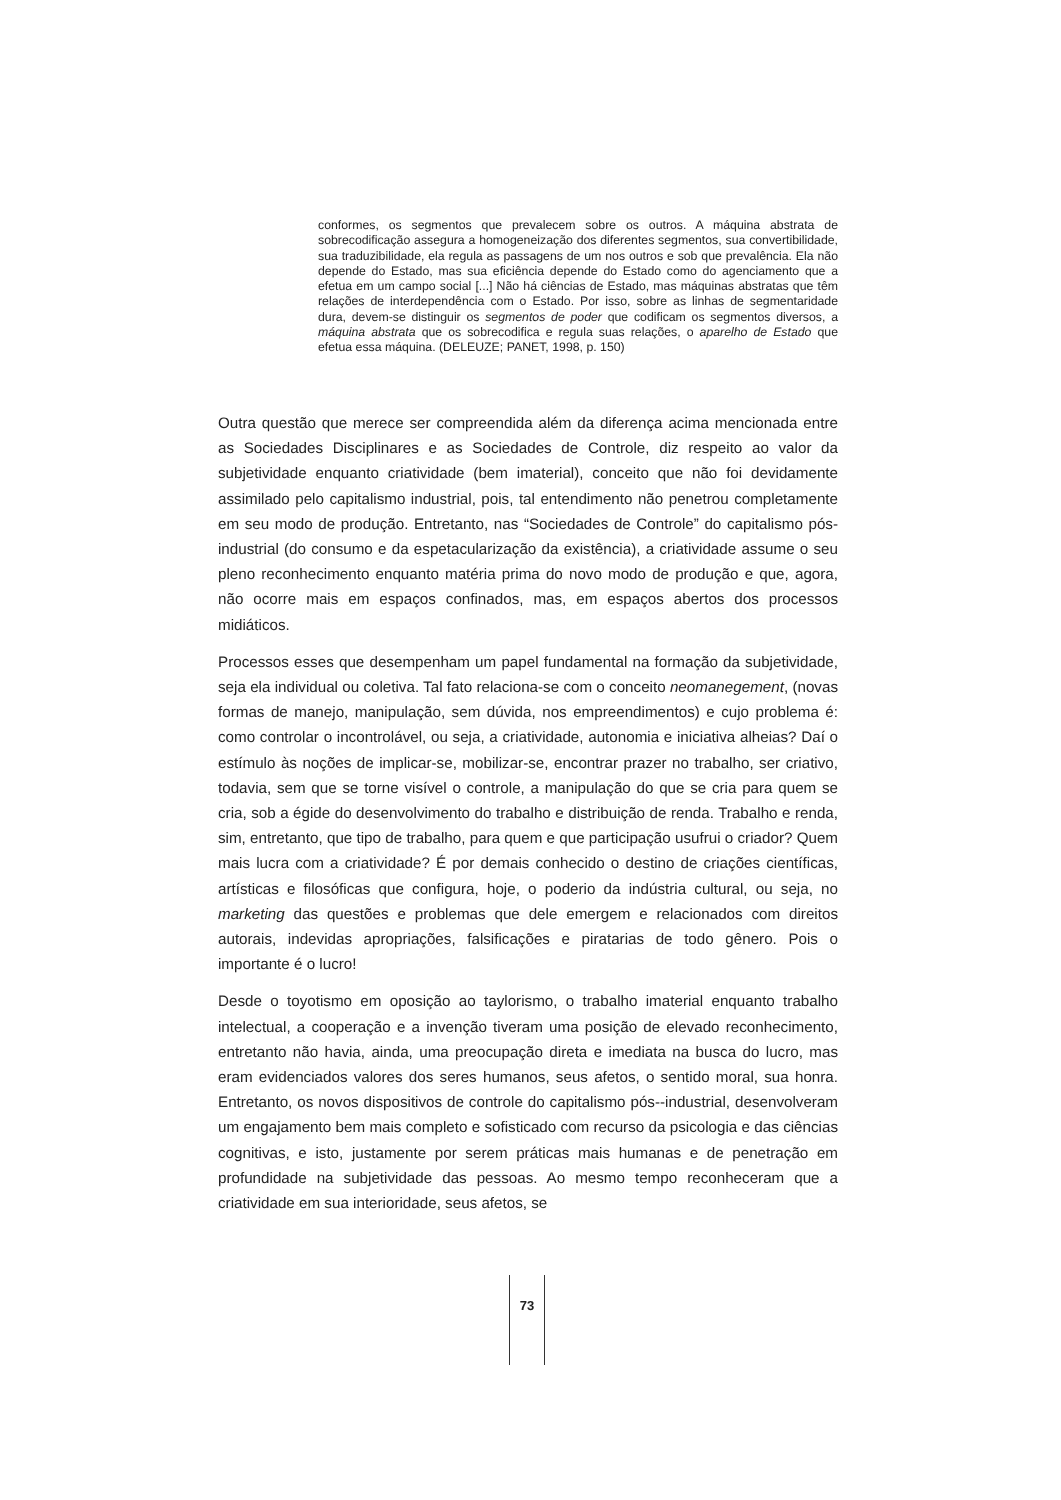conformes, os segmentos que prevalecem sobre os outros. A máquina abstrata de sobrecodificação assegura a homogeneização dos diferentes segmentos, sua convertibilidade, sua traduzibilidade, ela regula as passagens de um nos outros e sob que prevalência. Ela não depende do Estado, mas sua eficiência depende do Estado como do agenciamento que a efetua em um campo social [...] Não há ciências de Estado, mas máquinas abstratas que têm relações de interdependência com o Estado. Por isso, sobre as linhas de segmentaridade dura, devem-se distinguir os segmentos de poder que codificam os segmentos diversos, a máquina abstrata que os sobrecodifica e regula suas relações, o aparelho de Estado que efetua essa máquina. (DELEUZE; PANET, 1998, p. 150)
Outra questão que merece ser compreendida além da diferença acima mencionada entre as Sociedades Disciplinares e as Sociedades de Controle, diz respeito ao valor da subjetividade enquanto criatividade (bem imaterial), conceito que não foi devidamente assimilado pelo capitalismo industrial, pois, tal entendimento não penetrou completamente em seu modo de produção. Entretanto, nas “Sociedades de Controle” do capitalismo pós-industrial (do consumo e da espetacularização da existência), a criatividade assume o seu pleno reconhecimento enquanto matéria prima do novo modo de produção e que, agora, não ocorre mais em espaços confinados, mas, em espaços abertos dos processos midiáticos.
Processos esses que desempenham um papel fundamental na formação da subjetividade, seja ela individual ou coletiva. Tal fato relaciona-se com o conceito neomanegement, (novas formas de manejo, manipulação, sem dúvida, nos empreendimentos) e cujo problema é: como controlar o incontrolável, ou seja, a criatividade, autonomia e iniciativa alheias? Daí o estímulo às noções de implicar-se, mobilizar-se, encontrar prazer no trabalho, ser criativo, todavia, sem que se torne visível o controle, a manipulação do que se cria para quem se cria, sob a égide do desenvolvimento do trabalho e distribuição de renda. Trabalho e renda, sim, entretanto, que tipo de trabalho, para quem e que participação usufrui o criador? Quem mais lucra com a criatividade? É por demais conhecido o destino de criações científicas, artísticas e filosóficas que configura, hoje, o poderio da indústria cultural, ou seja, no marketing das questões e problemas que dele emergem e relacionados com direitos autorais, indevidas apropriações, falsificações e piratarias de todo gênero. Pois o importante é o lucro!
Desde o toyotismo em oposição ao taylorismo, o trabalho imaterial enquanto trabalho intelectual, a cooperação e a invenção tiveram uma posição de elevado reconhecimento, entretanto não havia, ainda, uma preocupação direta e imediata na busca do lucro, mas eram evidenciados valores dos seres humanos, seus afetos, o sentido moral, sua honra. Entretanto, os novos dispositivos de controle do capitalismo pós--industrial, desenvolveram um engajamento bem mais completo e sofisticado com recurso da psicologia e das ciências cognitivas, e isto, justamente por serem práticas mais humanas e de penetração em profundidade na subjetividade das pessoas. Ao mesmo tempo reconheceram que a criatividade em sua interioridade, seus afetos, se
73